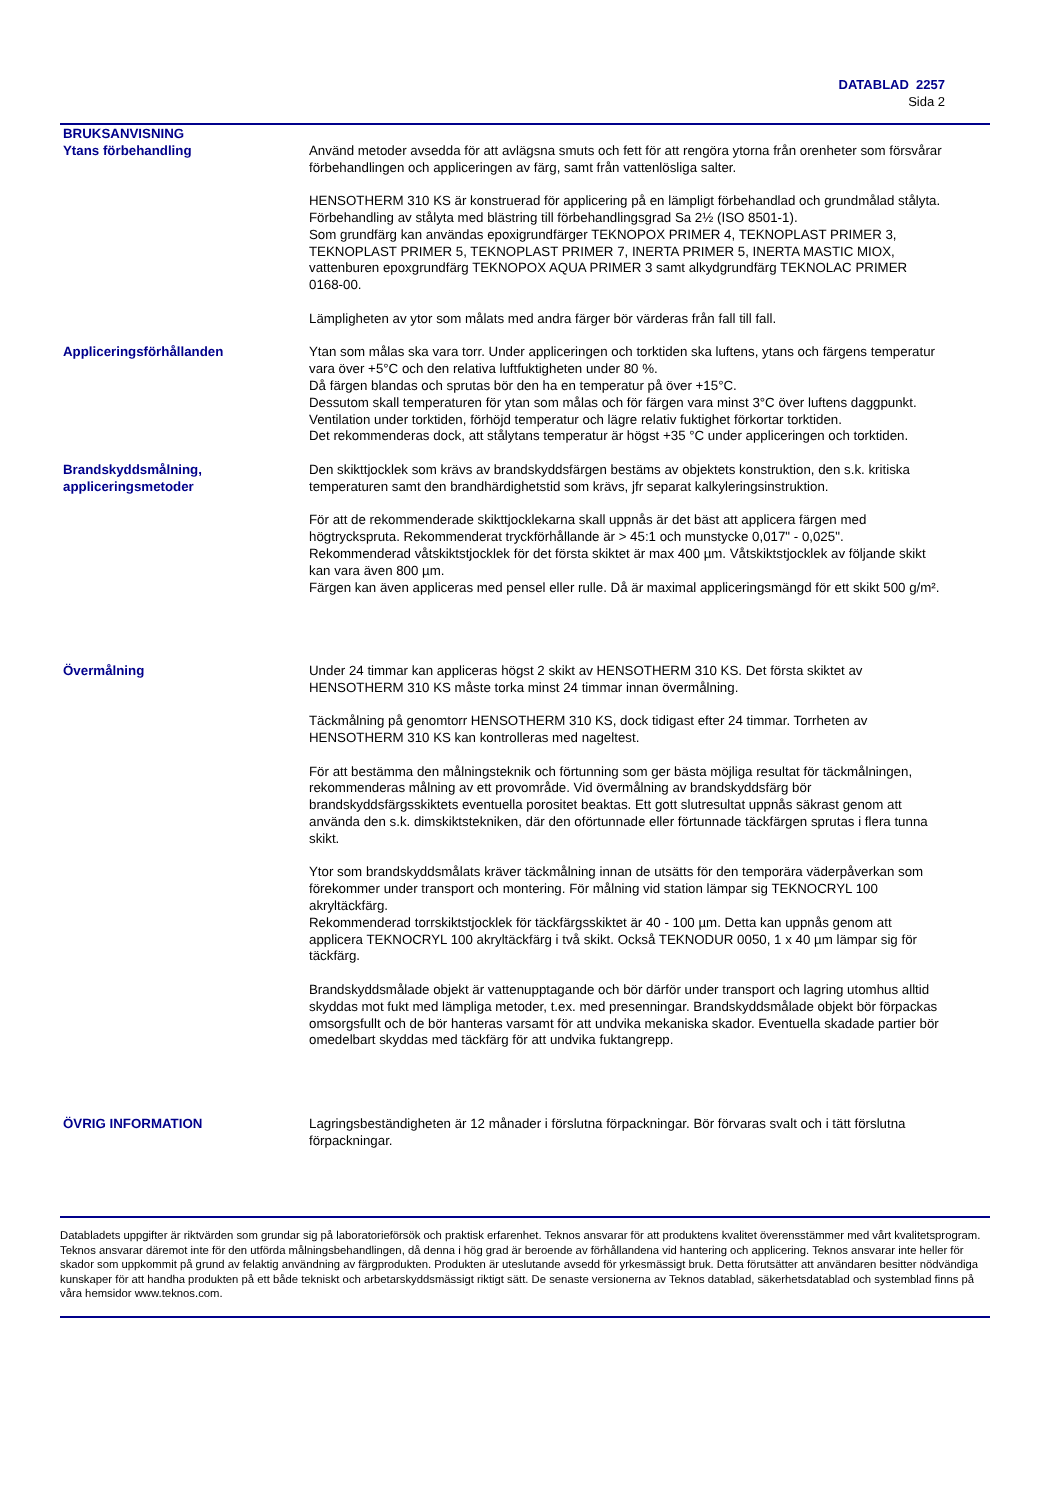DATABLAD 2257
Sida 2
BRUKSANVISNING
Ytans förbehandling Använd metoder avsedda för att avlägsna smuts och fett för att rengöra ytorna från orenheter som försvårar förbehandlingen och appliceringen av färg, samt från vattenlösliga salter.
HENSOTHERM 310 KS är konstruerad för applicering på en lämpligt förbehandlad och grundmålad stålyta. Förbehandling av stålyta med blästring till förbehandlingsgrad Sa 2½ (ISO 8501-1).
Som grundfärg kan användas epoxigrundfärger TEKNOPOX PRIMER 4, TEKNOPLAST PRIMER 3, TEKNOPLAST PRIMER 5, TEKNOPLAST PRIMER 7, INERTA PRIMER 5, INERTA MASTIC MIOX, vattenburen epoxgrundfärg TEKNOPOX AQUA PRIMER 3 samt alkydgrundfärg TEKNOLAC PRIMER 0168-00.
Lämpligheten av ytor som målats med andra färger bör värderas från fall till fall.
Appliceringsförhållanden Ytan som målas ska vara torr. Under appliceringen och torktiden ska luftens, ytans och färgens temperatur vara över +5°C och den relativa luftfuktigheten under 80 %.
Då färgen blandas och sprutas bör den ha en temperatur på över +15°C.
Dessutom skall temperaturen för ytan som målas och för färgen vara minst 3°C över luftens daggpunkt.
Ventilation under torktiden, förhöjd temperatur och lägre relativ fuktighet förkortar torktiden.
Det rekommenderas dock, att stålytans temperatur är högst +35 °C under appliceringen och torktiden.
Brandskyddsmålning, appliceringsmetoder
Den skikttjocklek som krävs av brandskyddsfärgen bestäms av objektets konstruktion, den s.k. kritiska temperaturen samt den brandhärdighetstid som krävs, jfr separat kalkyleringsinstruktion.
För att de rekommenderade skikttjocklekarna skall uppnås är det bäst att applicera färgen med högtryckspruta. Rekommenderat tryckförhållande är > 45:1 och munstycke 0,017" - 0,025".
Rekommenderad våtskiktstjocklek för det första skiktet är max 400 µm. Våtskiktstjocklek av följande skikt kan vara även 800 µm.
Färgen kan även appliceras med pensel eller rulle. Då är maximal appliceringsmängd för ett skikt 500 g/m².
Övermålning Under 24 timmar kan appliceras högst 2 skikt av HENSOTHERM 310 KS. Det första skiktet av HENSOTHERM 310 KS måste torka minst 24 timmar innan övermålning.
Täckmålning på genomtorr HENSOTHERM 310 KS, dock tidigast efter 24 timmar. Torrheten av HENSOTHERM 310 KS kan kontrolleras med nageltest.
För att bestämma den målningsteknik och förtunning som ger bästa möjliga resultat för täckmålningen, rekommenderas målning av ett provområde. Vid övermålning av brandskyddsfärg bör brandskyddsfärgsskiktets eventuella porositet beaktas. Ett gott slutresultat uppnås säkrast genom att använda den s.k. dimskiktstekniken, där den oförtunnade eller förtunnade täckfärgen sprutas i flera tunna skikt.
Ytor som brandskyddsmålats kräver täckmålning innan de utsätts för den temporära väderpåverkan som förekommer under transport och montering. För målning vid station lämpar sig TEKNOCRYL 100 akryltäckfärg.
Rekommenderad torrskiktstjocklek för täckfärgsskiktet är 40 - 100 µm. Detta kan uppnås genom att applicera TEKNOCRYL 100 akryltäckfärg i två skikt. Också TEKNODUR 0050, 1 x 40 µm lämpar sig för täckfärg.
Brandskyddsmålade objekt är vattenupptagande och bör därför under transport och lagring utomhus alltid skyddas mot fukt med lämpliga metoder, t.ex. med presenningar. Brandskyddsmålade objekt bör förpackas omsorgsfullt och de bör hanteras varsamt för att undvika mekaniska skador. Eventuella skadade partier bör omedelbart skyddas med täckfärg för att undvika fuktangrepp.
ÖVRIG INFORMATION Lagringsbeständigheten är 12 månader i förslutna förpackningar. Bör förvaras svalt och i tätt förslutna förpackningar.
Databladets uppgifter är riktvärden som grundar sig på laboratorieförsök och praktisk erfarenhet. Teknos ansvarar för att produktens kvalitet överensstämmer med vårt kvalitetsprogram. Teknos ansvarar däremot inte för den utförda målningsbehandlingen, då denna i hög grad är beroende av förhållandena vid hantering och applicering. Teknos ansvarar inte heller för skador som uppkommit på grund av felaktig användning av färgprodukten. Produkten är uteslutande avsedd för yrkesmässigt bruk. Detta förutsätter att användaren besitter nödvändiga kunskaper för att handha produkten på ett både tekniskt och arbetarskyddsmässigt riktigt sätt. De senaste versionerna av Teknos datablad, säkerhetsdatablad och systemblad finns på våra hemsidor www.teknos.com.